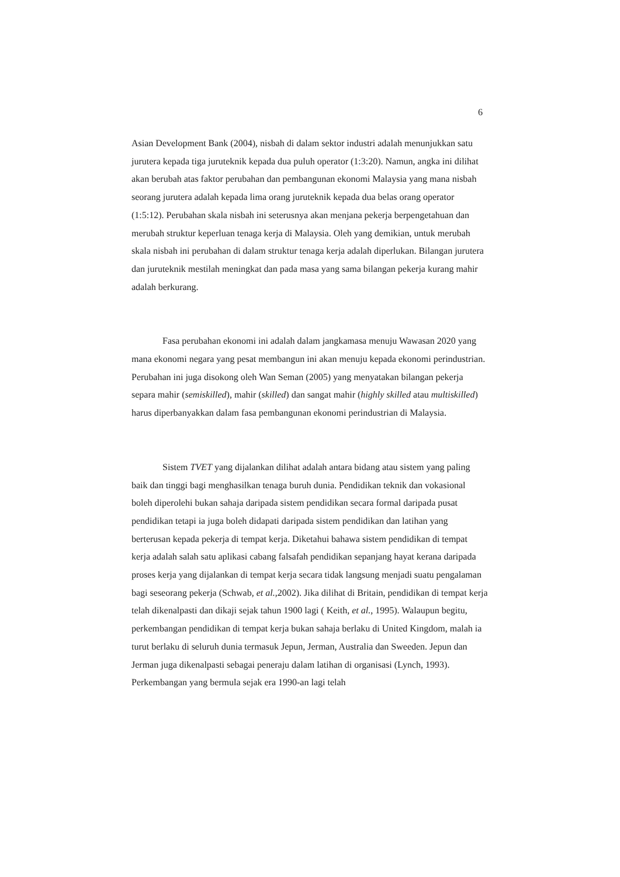6
Asian Development Bank (2004), nisbah di dalam sektor industri adalah menunjukkan satu jurutera kepada tiga juruteknik kepada dua puluh operator (1:3:20). Namun, angka ini dilihat akan berubah atas faktor perubahan dan pembangunan ekonomi Malaysia yang mana nisbah seorang jurutera adalah kepada lima orang juruteknik kepada dua belas orang operator (1:5:12). Perubahan skala nisbah ini seterusnya akan menjana pekerja berpengetahuan dan merubah struktur keperluan tenaga kerja di Malaysia. Oleh yang demikian, untuk merubah skala nisbah ini perubahan di dalam struktur tenaga kerja adalah diperlukan. Bilangan jurutera dan juruteknik mestilah meningkat dan pada masa yang sama bilangan pekerja kurang mahir adalah berkurang.
Fasa perubahan ekonomi ini adalah dalam jangkamasa menuju Wawasan 2020 yang mana ekonomi negara yang pesat membangun ini akan menuju kepada ekonomi perindustrian. Perubahan ini juga disokong oleh Wan Seman (2005) yang menyatakan bilangan pekerja separa mahir (semiskilled), mahir (skilled) dan sangat mahir (highly skilled atau multiskilled) harus diperbanyakkan dalam fasa pembangunan ekonomi perindustrian di Malaysia.
Sistem TVET yang dijalankan dilihat adalah antara bidang atau sistem yang paling baik dan tinggi bagi menghasilkan tenaga buruh dunia. Pendidikan teknik dan vokasional boleh diperolehi bukan sahaja daripada sistem pendidikan secara formal daripada pusat pendidikan tetapi ia juga boleh didapati daripada sistem pendidikan dan latihan yang berterusan kepada pekerja di tempat kerja. Diketahui bahawa sistem pendidikan di tempat kerja adalah salah satu aplikasi cabang falsafah pendidikan sepanjang hayat kerana daripada proses kerja yang dijalankan di tempat kerja secara tidak langsung menjadi suatu pengalaman bagi seseorang pekerja (Schwab, et al.,2002). Jika dilihat di Britain, pendidikan di tempat kerja telah dikenalpasti dan dikaji sejak tahun 1900 lagi ( Keith, et al., 1995). Walaupun begitu, perkembangan pendidikan di tempat kerja bukan sahaja berlaku di United Kingdom, malah ia turut berlaku di seluruh dunia termasuk Jepun, Jerman, Australia dan Sweeden. Jepun dan Jerman juga dikenalpasti sebagai peneraju dalam latihan di organisasi (Lynch, 1993). Perkembangan yang bermula sejak era 1990-an lagi telah